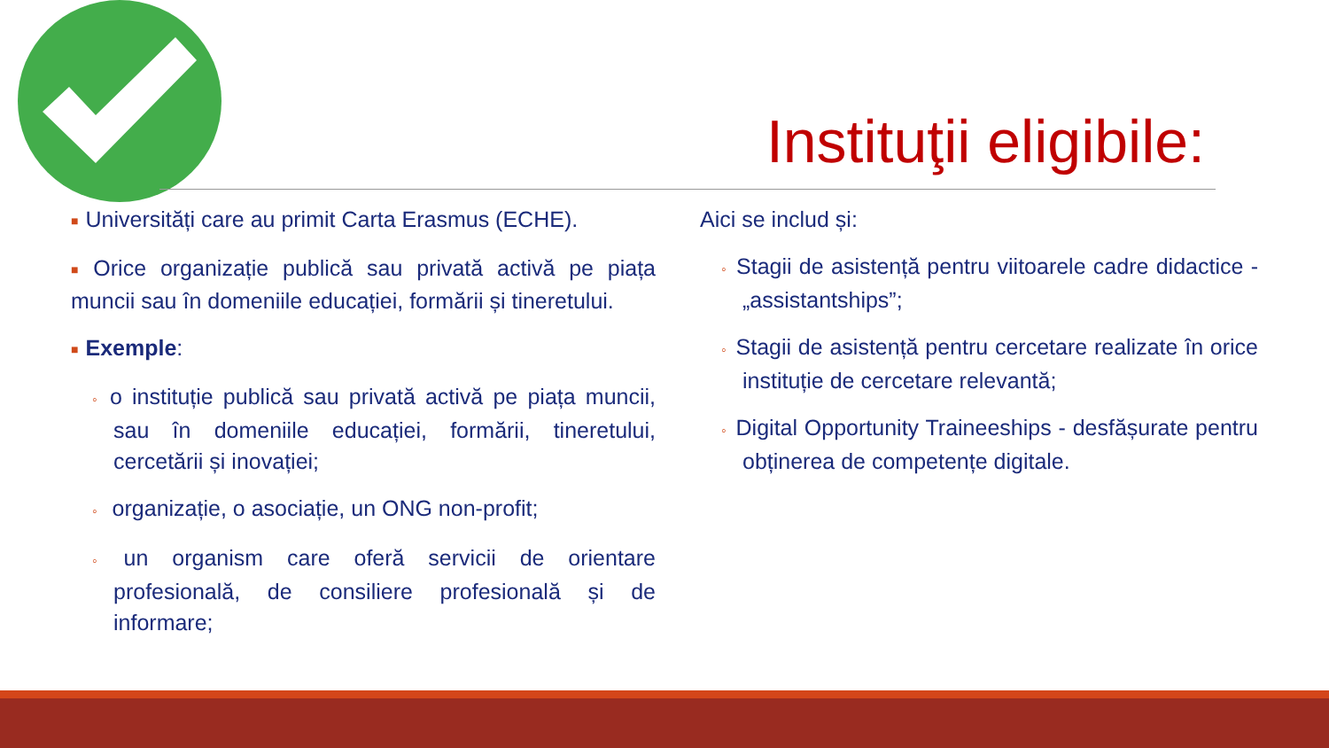Instituţii eligibile:
■ Universități care au primit Carta Erasmus (ECHE).
■ Orice organizație publică sau privată activă pe piața muncii sau în domeniile educației, formării și tineretului.
■ Exemple:
◦ o instituție publică sau privată activă pe piața muncii, sau în domeniile educației, formării, tineretului, cercetării și inovației;
◦ organizație, o asociație, un ONG non-profit;
◦ un organism care oferă servicii de orientare profesională, de consiliere profesională și de informare;
Aici se includ și:
◦ Stagii de asistență pentru viitoarele cadre didactice - „assistantships”;
◦ Stagii de asistență pentru cercetare realizate în orice instituție de cercetare relevantă;
◦ Digital Opportunity Traineeships - desfășurate pentru obținerea de competențe digitale.